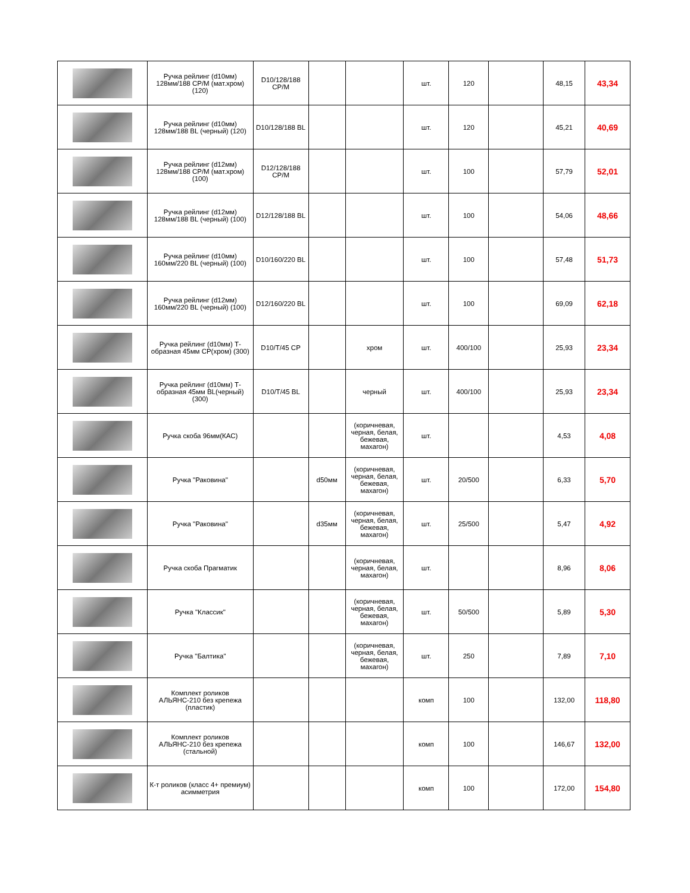| | Ручка рейлинг (d10мм) 128мм/188 CP/M (мат.хром) (120) | D10/128/188 CP/M | | | шт. | 120 | | 48,15 | 43,34 |
| | Ручка рейлинг (d10мм) 128мм/188 BL (черный) (120) | D10/128/188 BL | | | шт. | 120 | | 45,21 | 40,69 |
| | Ручка рейлинг (d12мм) 128мм/188 CP/M (мат.хром) (100) | D12/128/188 CP/M | | | шт. | 100 | | 57,79 | 52,01 |
| | Ручка рейлинг (d12мм) 128мм/188 BL (черный) (100) | D12/128/188 BL | | | шт. | 100 | | 54,06 | 48,66 |
| | Ручка рейлинг (d10мм) 160мм/220 BL (черный) (100) | D10/160/220 BL | | | шт. | 100 | | 57,48 | 51,73 |
| | Ручка рейлинг (d12мм) 160мм/220 BL (черный) (100) | D12/160/220 BL | | | шт. | 100 | | 69,09 | 62,18 |
| | Ручка рейлинг (d10мм) Т-образная 45мм CP(хром) (300) | D10/T/45 CP | | хром | шт. | 400/100 | | 25,93 | 23,34 |
| | Ручка рейлинг (d10мм) Т-образная 45мм BL(черный) (300) | D10/T/45 BL | | черный | шт. | 400/100 | | 25,93 | 23,34 |
| | Ручка скоба 96мм(КАС) | | | (коричневая, черная, белая, бежевая, махагон) | шт. | | | 4,53 | 4,08 |
| | Ручка "Раковина" | | d50мм | (коричневая, черная, белая, бежевая, махагон) | шт. | 20/500 | | 6,33 | 5,70 |
| | Ручка "Раковина" | | d35мм | (коричневая, черная, белая, бежевая, махагон) | шт. | 25/500 | | 5,47 | 4,92 |
| | Ручка скоба Прагматик | | | (коричневая, черная, белая, махагон) | шт. | | | 8,96 | 8,06 |
| | Ручка "Классик" | | | (коричневая, черная, белая, бежевая, махагон) | шт. | 50/500 | | 5,89 | 5,30 |
| | Ручка "Балтика" | | | (коричневая, черная, белая, бежевая, махагон) | шт. | 250 | | 7,89 | 7,10 |
| | Комплект роликов АЛЬЯНС-210 без крепежа (пластик) | | | | комп | 100 | | 132,00 | 118,80 |
| | Комплект роликов АЛЬЯНС-210 без крепежа (стальной) | | | | комп | 100 | | 146,67 | 132,00 |
| | К-т роликов (класс 4+ премиум) асимметрия | | | | комп | 100 | | 172,00 | 154,80 |